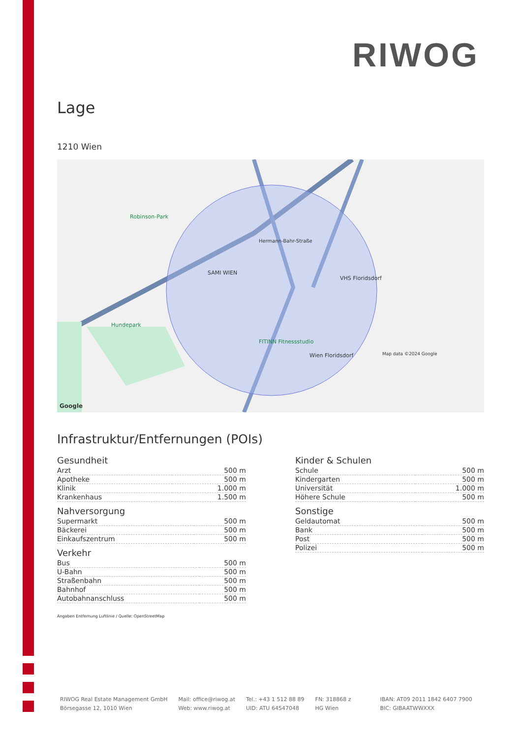RIWOG
Lage
1210 Wien
SAMI WIEN
Robinson-Park
Hundepark
Hermann-Bahr-Straße
VHS Floridsdorf
FITINN Fitnessstudio
Wien Floridsdorf Map data ©2024 Google
Google
Infrastruktur/Entfernungen (POIs)
Gesundheit
| Arzt | 500 m |
| Apotheke | 500 m |
| Klinik | 1.000 m |
| Krankenhaus | 1.500 m |
Nahversorgung
| Supermarkt | 500 m |
| Bäckerei | 500 m |
| Einkaufszentrum | 500 m |
Verkehr
| Bus | 500 m |
| U-Bahn | 500 m |
| Straßenbahn | 500 m |
| Bahnhof | 500 m |
| Autobahnanschluss | 500 m |
Kinder & Schulen
| Schule | 500 m |
| Kindergarten | 500 m |
| Universität | 1.000 m |
| Höhere Schule | 500 m |
Sonstige
| Geldautomat | 500 m |
| Bank | 500 m |
| Post | 500 m |
| Polizei | 500 m |
Angaben Entfernung Luftlinie / Quelle: OpenStreetMap
RIWOG Real Estate Management GmbH
Börsegasse 12, 1010 Wien
Mail: office@riwog.at
Web: www.riwog.at
Tel.: +43 1 512 88 89
UID: ATU 64547048
FN: 318868 z
HG Wien
IBAN: AT09 2011 1842 6407 7900
BIC: GIBAATWWXXX